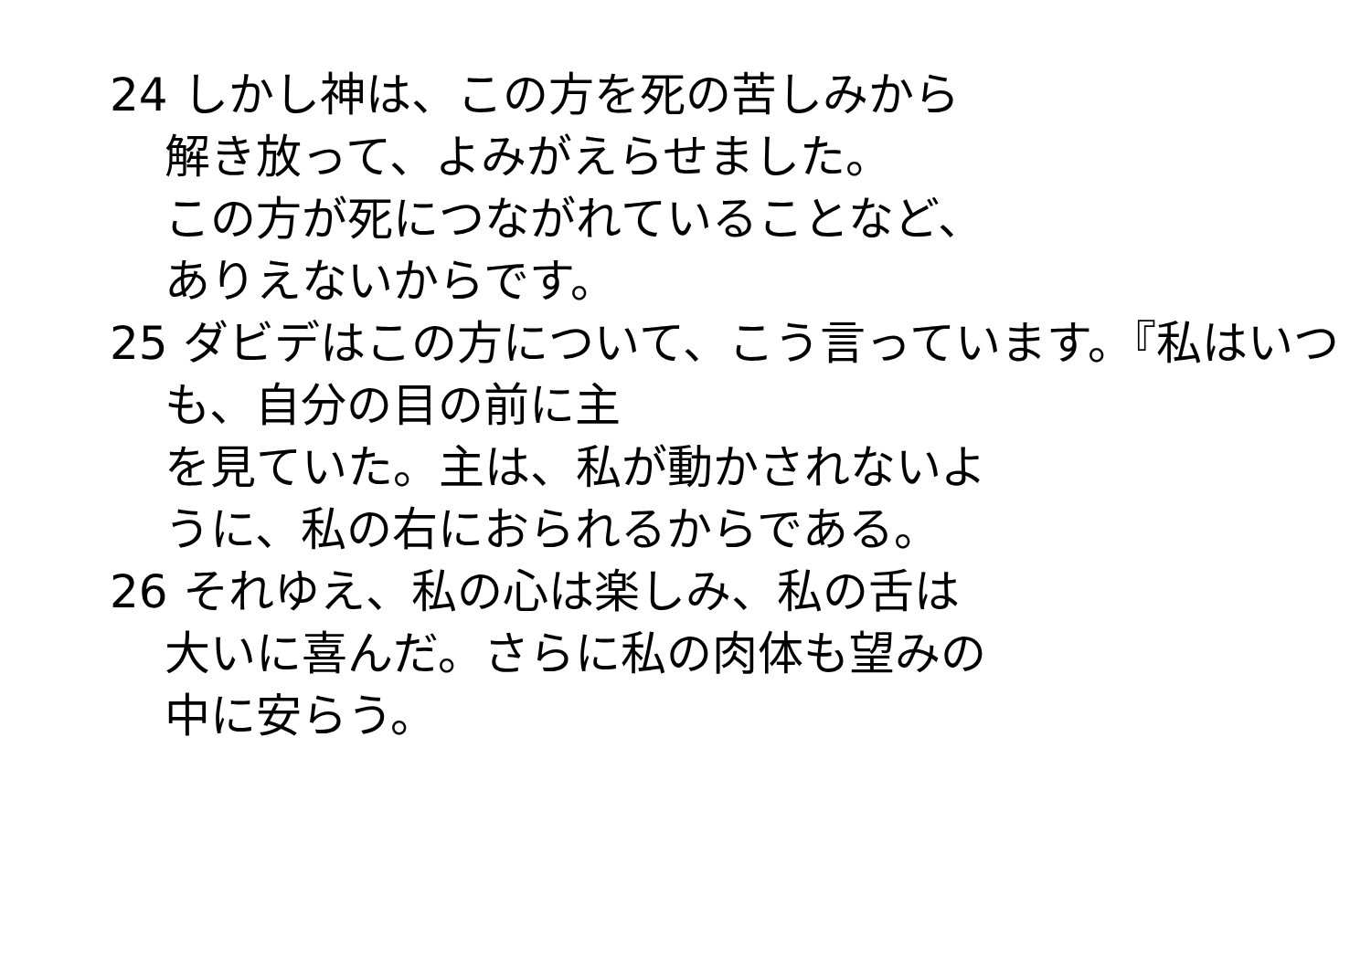24 しかし神は、この方を死の苦しみから
解き放って、よみがえらせました。
この方が死につながれていることなど、
ありえないからです。
25 ダビデはこの方について、こう言っています。『私はいつも、自分の目の前に主
を見ていた。主は、私が動かされないよ
うに、私の右におられるからである。
26 それゆえ、私の心は楽しみ、私の舌は
大いに喜んだ。さらに私の肉体も望みの
中に安らう。